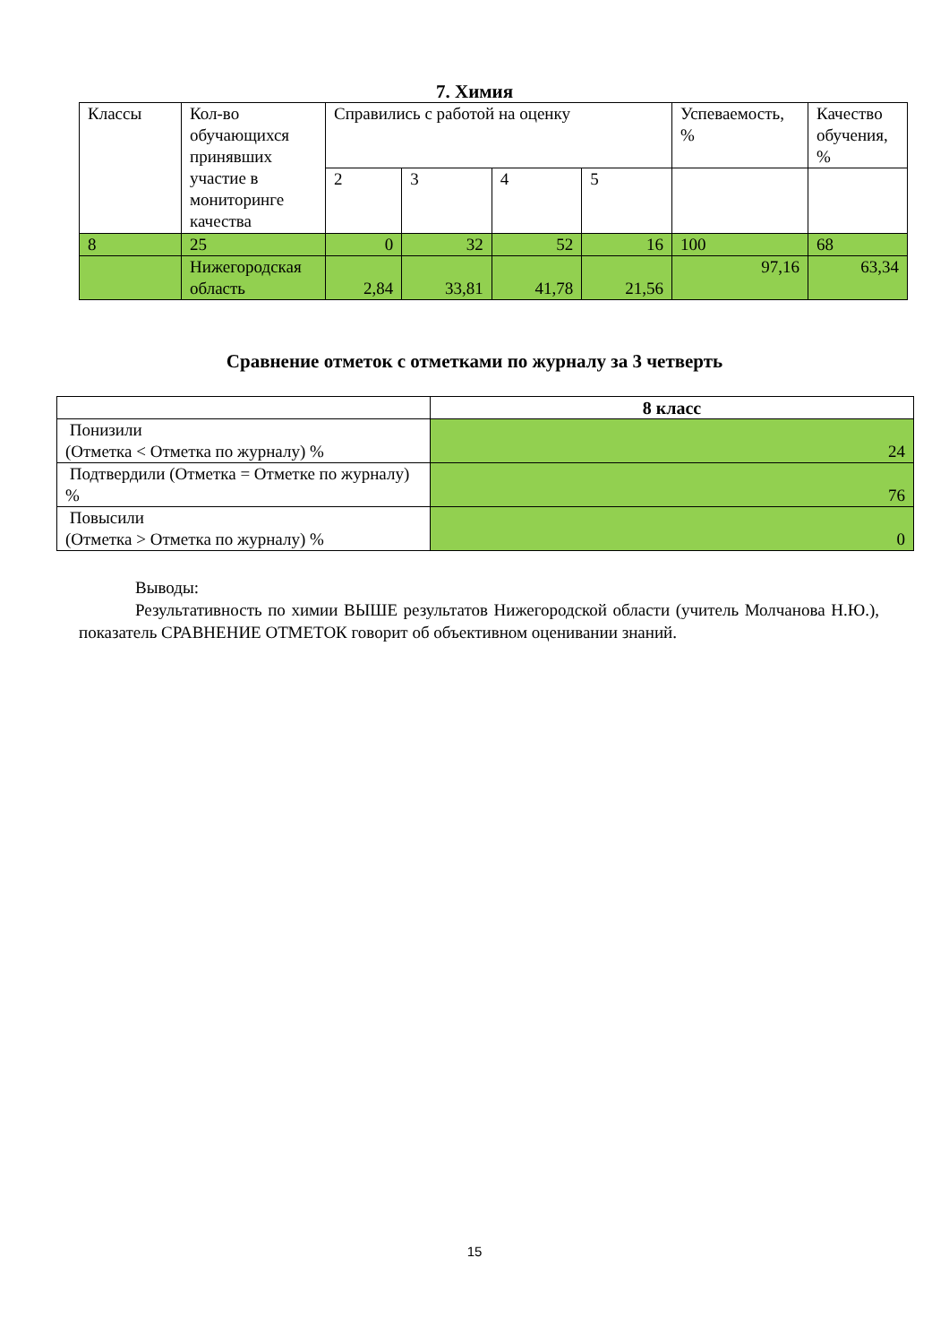7. Химия
| Классы | Кол-во обучающихся принявших участие в мониторинге качества | Справились с работой на оценку | | | | Успеваемость, % | Качество обучения, % |
| --- | --- | --- | --- | --- | --- | --- | --- |
| | | 2 | 3 | 4 | 5 | | |
| 8 | 25 | 0 | 32 | 52 | 16 | 100 | 68 |
| | Нижегородская область | 2,84 | 33,81 | 41,78 | 21,56 | 97,16 | 63,34 |
Сравнение отметок с отметками по журналу за 3 четверть
| | 8 класс |
| --- | --- |
| Понизили (Отметка < Отметка по журналу) % | 24 |
| Подтвердили (Отметка = Отметке по журналу) % | 76 |
| Повысили (Отметка > Отметка по журналу) % | 0 |
Выводы:
Результативность по химии ВЫШЕ результатов Нижегородской области (учитель Молчанова Н.Ю.), показатель СРАВНЕНИЕ ОТМЕТОК говорит об объективном оценивании знаний.
15